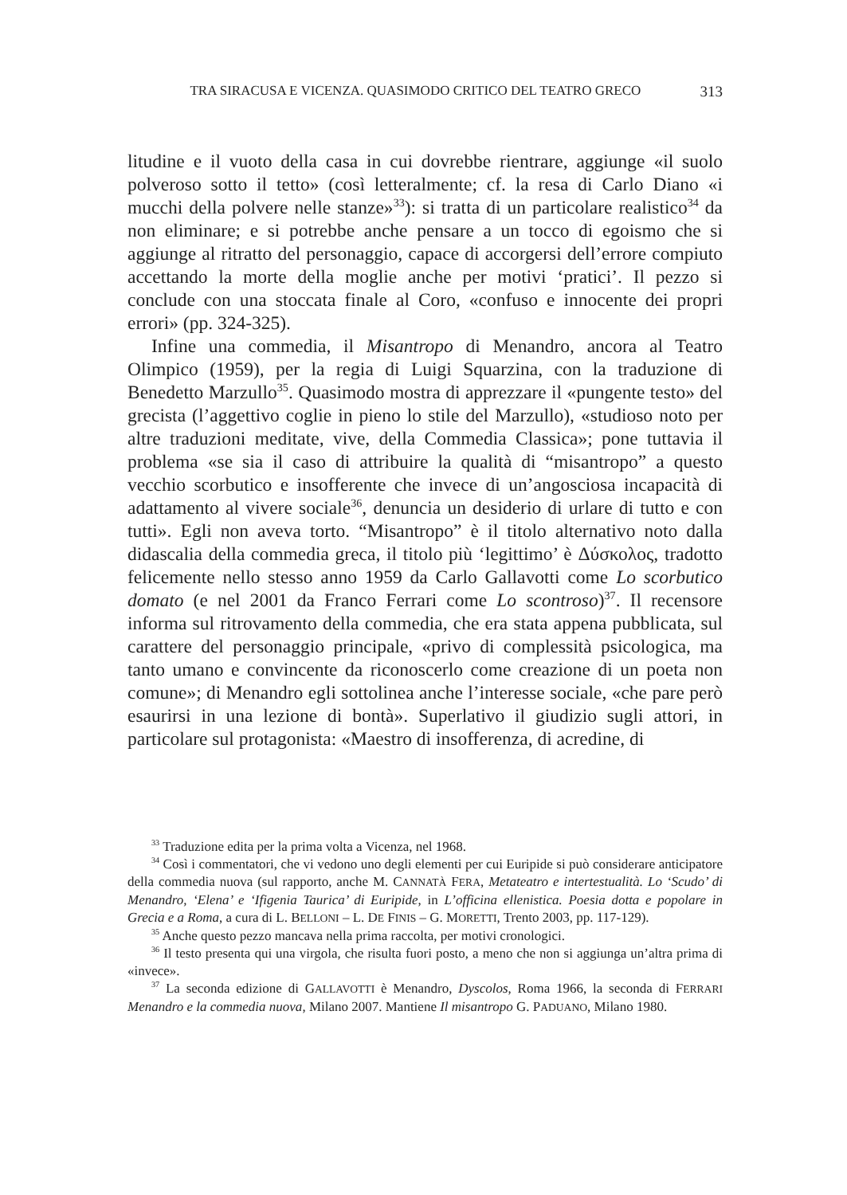TRA SIRACUSA E VICENZA. QUASIMODO CRITICO DEL TEATRO GRECO 313
litudine e il vuoto della casa in cui dovrebbe rientrare, aggiunge «il suolo polveroso sotto il tetto» (così letteralmente; cf. la resa di Carlo Diano «i mucchi della polvere nelle stanze»<sup>33</sup>): si tratta di un particolare realistico<sup>34</sup> da non eliminare; e si potrebbe anche pensare a un tocco di egoismo che si aggiunge al ritratto del personaggio, capace di accorgersi dell’errore compiuto accettando la morte della moglie anche per motivi ‘pratici’. Il pezzo si conclude con una stoccata finale al Coro, «confuso e innocente dei propri errori» (pp. 324-325).
Infine una commedia, il Misantropo di Menandro, ancora al Teatro Olimpico (1959), per la regia di Luigi Squarzina, con la traduzione di Benedetto Marzullo<sup>35</sup>. Quasimodo mostra di apprezzare il «pungente testo» del grecista (l’aggettivo coglie in pieno lo stile del Marzullo), «studioso noto per altre traduzioni meditate, vive, della Commedia Classica»; pone tuttavia il problema «se sia il caso di attribuire la qualità di “misantropo” a questo vecchio scorbutico e insofferente che invece di un’angosciosa incapacità di adattamento al vivere sociale<sup>36</sup>, denuncia un desiderio di urlare di tutto e con tutti». Egli non aveva torto. “Misantropo” è il titolo alternativo noto dalla didascalia della commedia greca, il titolo più ‘legittimo’ è Δύσκολος, tradotto felicemente nello stesso anno 1959 da Carlo Gallavotti come Lo scorbutico domato (e nel 2001 da Franco Ferrari come Lo scontroso)<sup>37</sup>. Il recensore informa sul ritrovamento della commedia, che era stata appena pubblicata, sul carattere del personaggio principale, «privo di complessità psicologica, ma tanto umano e convincente da riconoscerlo come creazione di un poeta non comune»; di Menandro egli sottolinea anche l’interesse sociale, «che pare però esaurirsi in una lezione di bontà». Superlativo il giudizio sugli attori, in particolare sul protagonista: «Maestro di insofferenza, di acredine, di
<sup>33</sup> Traduzione edita per la prima volta a Vicenza, nel 1968.
<sup>34</sup> Così i commentatori, che vi vedono uno degli elementi per cui Euripide si può considerare anticipatore della commedia nuova (sul rapporto, anche M. CANNATÀ FERA, Metateatro e intertestualità. Lo ‘Scudo’ di Menandro, ‘Elena’ e ‘Ifigenia Taurica’ di Euripide, in L’officina ellenistica. Poesia dotta e popolare in Grecia e a Roma, a cura di L. BELLONI – L. DE FINIS – G. MORETTI, Trento 2003, pp. 117-129).
<sup>35</sup> Anche questo pezzo mancava nella prima raccolta, per motivi cronologici.
<sup>36</sup> Il testo presenta qui una virgola, che risulta fuori posto, a meno che non si aggiunga un’altra prima di «invece».
<sup>37</sup> La seconda edizione di GALLAVOTTI è Menandro, Dyscolos, Roma 1966, la seconda di FERRARI Menandro e la commedia nuova, Milano 2007. Mantiene Il misantropo G. PADUANO, Milano 1980.